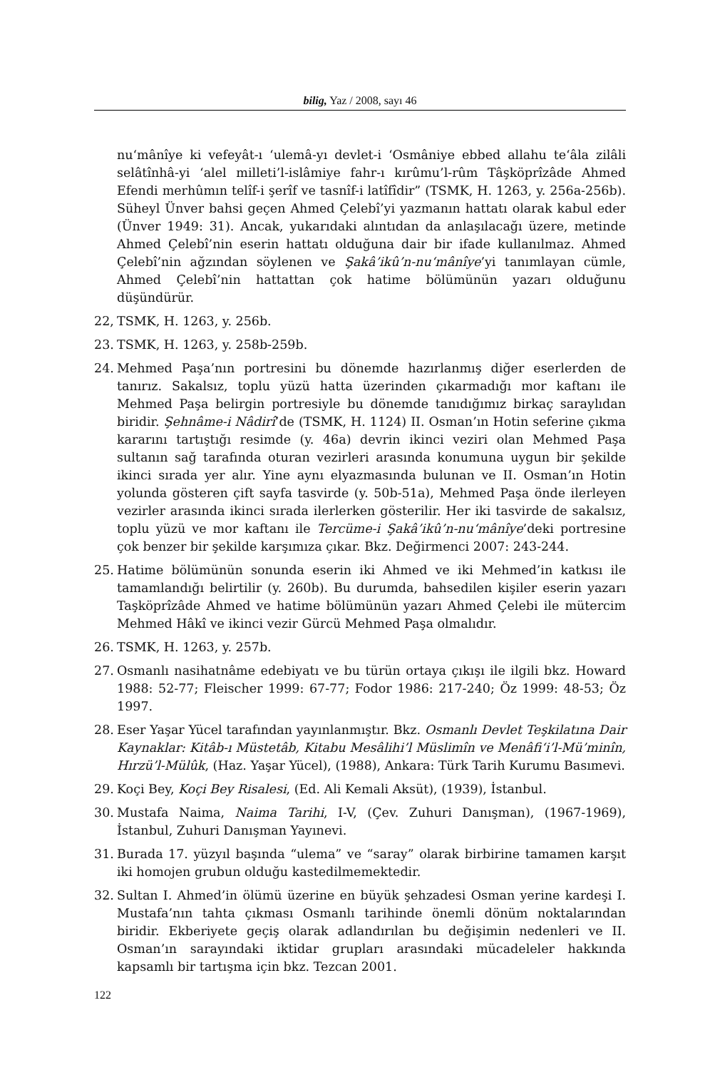bilig, Yaz / 2008, sayı 46
nu‘mânîye ki vefeyât-ı ‘ulemâ-yı devlet-i ‘Osmâniye ebbed allahu te‘âla zilâli selâtînhâ-yi ‘alel milleti’l-islâmiye fahr-ı kırûmu’l-rûm Tâşköprîzâde Ahmed Efendi merhûmın telîf-i şerîf ve tasnîf-i latîfîdir” (TSMK, H. 1263, y. 256a-256b). Süheyl Ünver bahsi geçen Ahmed Çelebî’yi yazmanın hattatı olarak kabul eder (Ünver 1949: 31). Ancak, yukarıdaki alıntıdan da anlaşılacağı üzere, metinde Ahmed Çelebî’nin eserin hattatı olduğuna dair bir ifade kullanılmaz. Ahmed Çelebî’nin ağzından söylenen ve Şakâ’ikû’n-nu‘mânîye’yi tanımlayan cümle, Ahmed Çelebî’nin hattattan çok hatime bölümünün yazarı olduğunu düşündürür.
22, TSMK, H. 1263, y. 256b.
23. TSMK, H. 1263, y. 258b-259b.
24. Mehmed Paşa’nın portresini bu dönemde hazırlanmış diğer eserlerden de tanırız. Sakalsız, toplu yüzü hatta üzerinden çıkarmadığı mor kaftanı ile Mehmed Paşa belirgin portresiyle bu dönemde tanıdığımız birkaç saraylıdan biridir. Şehnâme-i Nâdirî’de (TSMK, H. 1124) II. Osman’ın Hotin seferine çıkma kararını tartıştığı resimde (y. 46a) devrin ikinci veziri olan Mehmed Paşa sultanın sağ tarafında oturan vezirleri arasında konumuna uygun bir şekilde ikinci sırada yer alır. Yine aynı elyazmasında bulunan ve II. Osman’ın Hotin yolunda gösteren çift sayfa tasvirde (y. 50b-51a), Mehmed Paşa önde ilerleyen vezirler arasında ikinci sırada ilerlerken gösterilir. Her iki tasvirde de sakalsız, toplu yüzü ve mor kaftanı ile Tercüme-i Şakâ’ikû’n-nu‘mânîye’deki portresine çok benzer bir şekilde karşımıza çıkar. Bkz. Değirmenci 2007: 243-244.
25. Hatime bölümünün sonunda eserin iki Ahmed ve iki Mehmed’in katkısı ile tamamlandığı belirtilir (y. 260b). Bu durumda, bahsedilen kişiler eserin yazarı Taşköprîzâde Ahmed ve hatime bölümünün yazarı Ahmed Çelebi ile mütercim Mehmed Hâkî ve ikinci vezir Gürcü Mehmed Paşa olmalıdır.
26. TSMK, H. 1263, y. 257b.
27. Osmanlı nasihatnâme edebiyatı ve bu türün ortaya çıkışı ile ilgili bkz. Howard 1988: 52-77; Fleischer 1999: 67-77; Fodor 1986: 217-240; Öz 1999: 48-53; Öz 1997.
28. Eser Yaşar Yücel tarafından yayınlanmıştır. Bkz. Osmanlı Devlet Teşkilatına Dair Kaynaklar: Kitâb-ı Müstetâb, Kitabu Mesâlihi’l Müslimîn ve Menâfi‘i’l-Mü’minîn, Hırzü’l-Mülûk, (Haz. Yaşar Yücel), (1988), Ankara: Türk Tarih Kurumu Basımevi.
29. Koçi Bey, Koçi Bey Risalesi, (Ed. Ali Kemali Aksüt), (1939), İstanbul.
30. Mustafa Naima, Naima Tarihi, I-V, (Çev. Zuhuri Danışman), (1967-1969), İstanbul, Zuhuri Danışman Yayınevi.
31. Burada 17. yüzyıl başında “ulema” ve “saray” olarak birbirine tamamen karşıt iki homojen grubun olduğu kastedilmemektedir.
32. Sultan I. Ahmed’in ölümü üzerine en büyük şehzadesi Osman yerine kardeşi I. Mustafa’nın tahta çıkması Osmanlı tarihinde önemli dönüm noktalarından biridir. Ekberiyete geçiş olarak adlandırılan bu değişimin nedenleri ve II. Osman’ın sarayındaki iktidar grupları arasındaki mücadeleler hakkında kapsamlı bir tartışma için bkz. Tezcan 2001.
122